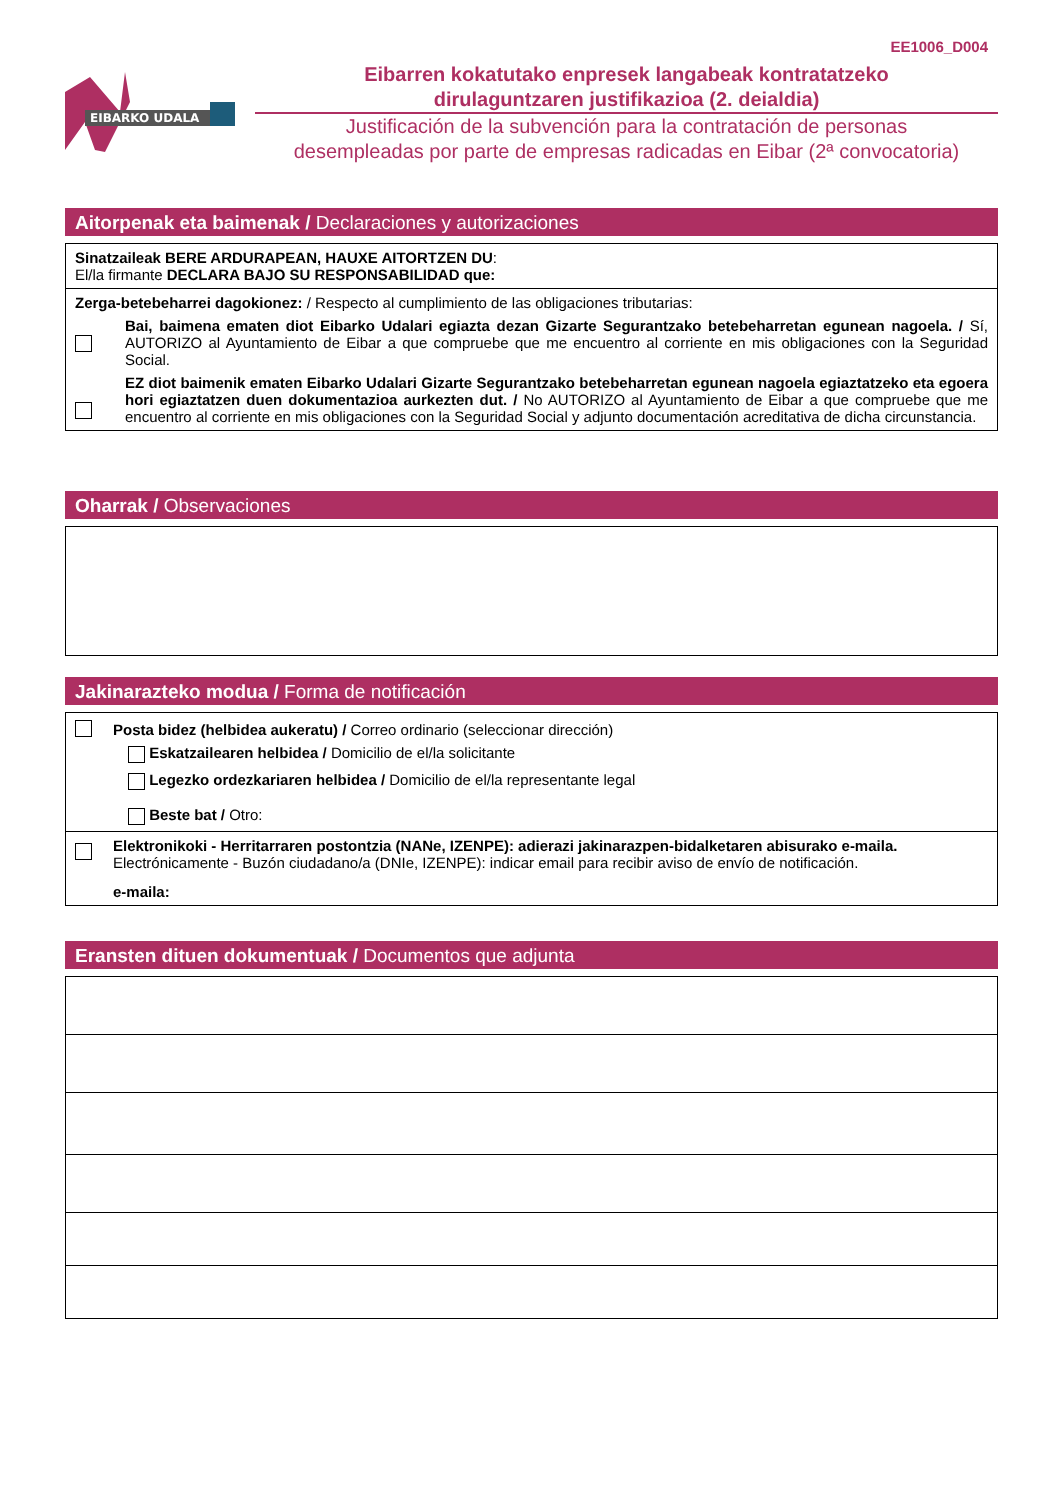EE1006_D004
EIBARKO UDALA
Eibarren kokatutako enpresek langabeak kontratatzeko
dirulaguntzaren justifikazioa (2. deialdia)
Justificación de la subvención para la contratación de personas
desempleadas por parte de empresas radicadas en Eibar (2ª convocatoria)
Aitorpenak eta baimenak / Declaraciones y autorizaciones
Sinatzaileak BERE ARDURAPEAN, HAUXE AITORTZEN DU:
El/la firmante DECLARA BAJO SU RESPONSABILIDAD que:
Zerga-betebeharrei dagokionez: / Respecto al cumplimiento de las obligaciones tributarias:
Bai, baimena ematen diot Eibarko Udalari egiazta dezan Gizarte Segurantzako betebeharretan egunean nagoela. / Sí, AUTORIZO al Ayuntamiento de Eibar a que compruebe que me encuentro al corriente en mis obligaciones con la Seguridad Social.
EZ diot baimenik ematen Eibarko Udalari Gizarte Segurantzako betebeharretan egunean nagoela egiaztatzeko eta egoera hori egiaztatzen duen dokumentazioa aurkezten dut. / No AUTORIZO al Ayuntamiento de Eibar a que compruebe que me encuentro al corriente en mis obligaciones con la Seguridad Social y adjunto documentación acreditativa de dicha circunstancia.
Oharrak / Observaciones
Jakinarazteko modua / Forma de notificación
Posta bidez (helbidea aukeratu) / Correo ordinario (seleccionar dirección)
Eskatzailearen helbidea / Domicilio de el/la solicitante
Legezko ordezkariaren helbidea / Domicilio de el/la representante legal
Beste bat / Otro:
Elektronikoki - Herritarraren postontzia (NANe, IZENPE): adierazi jakinarazpen-bidalketaren abisurako e-maila.
Electrónicamente - Buzón ciudadano/a (DNIe, IZENPE): indicar email para recibir aviso de envío de notificación.
e-maila:
Eransten dituen dokumentuak / Documentos que adjunta